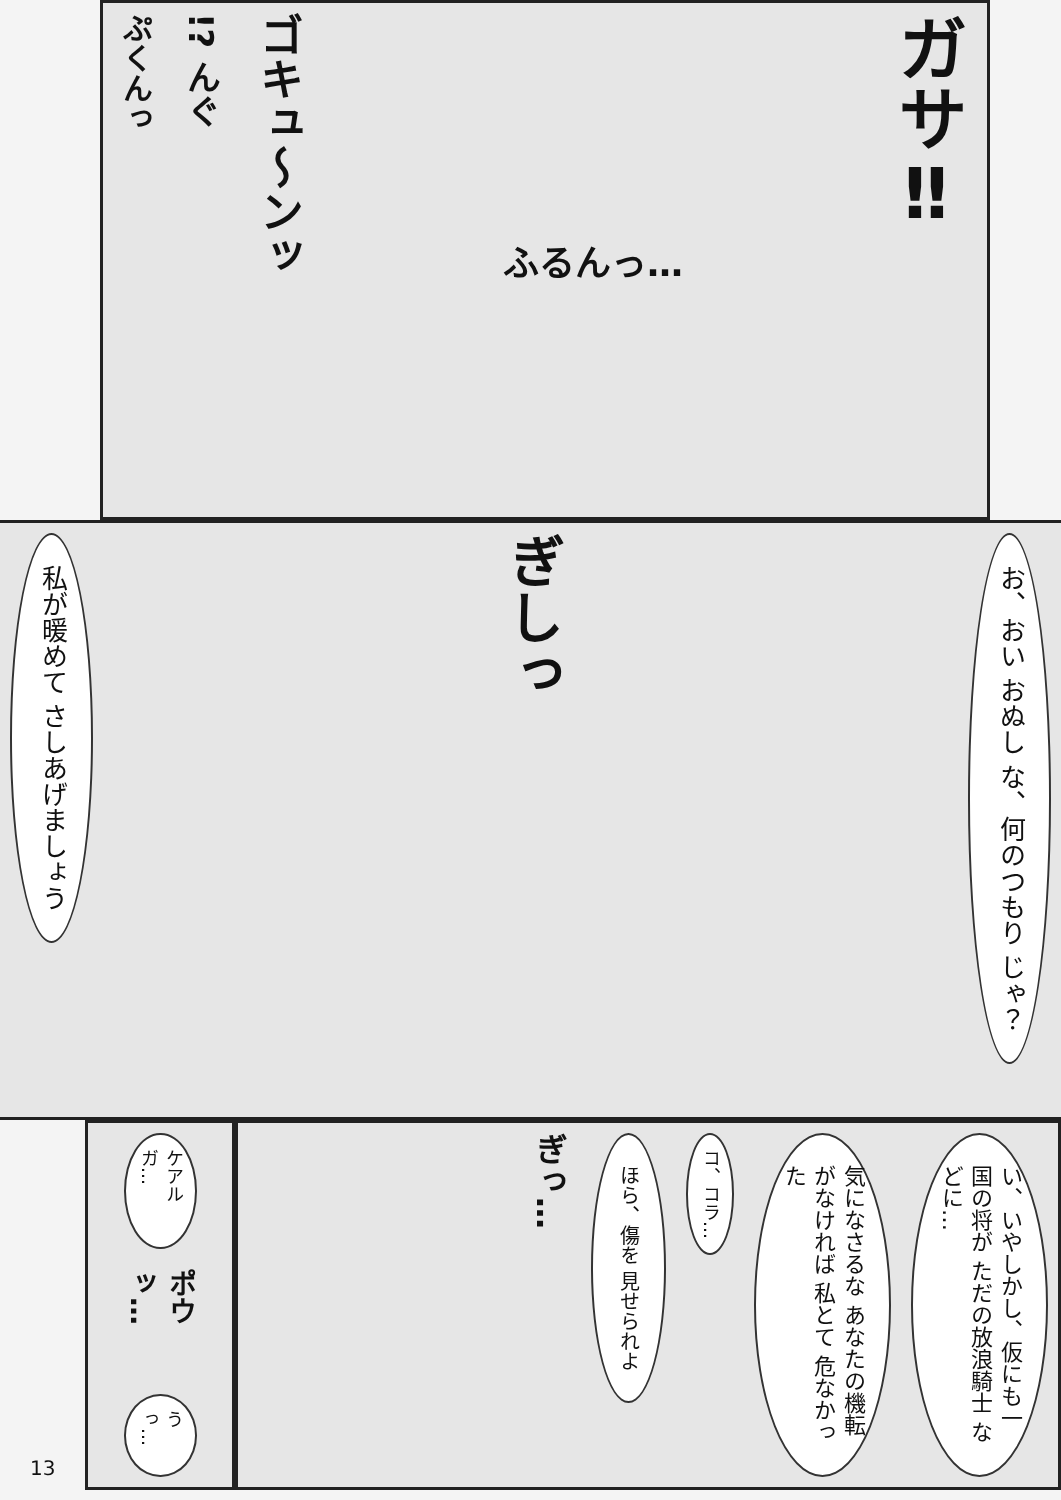ぷくんっ
!? んぐ
ゴキュ〜ンッ
ふるんっ…
ガサ‼
私が暖めて さしあげましょう
ぎしっ
お、おい おぬし な、何のつもり じゃ？
13
ケアルガ…
ポウッ…
うっ…
い、いやしかし、仮にも一国の将が ただの放浪騎士 などに…
気になさるな あなたの機転 がなければ 私とて 危なかった
コ、コラ…
ほら、傷を 見せられよ
ぎっ…